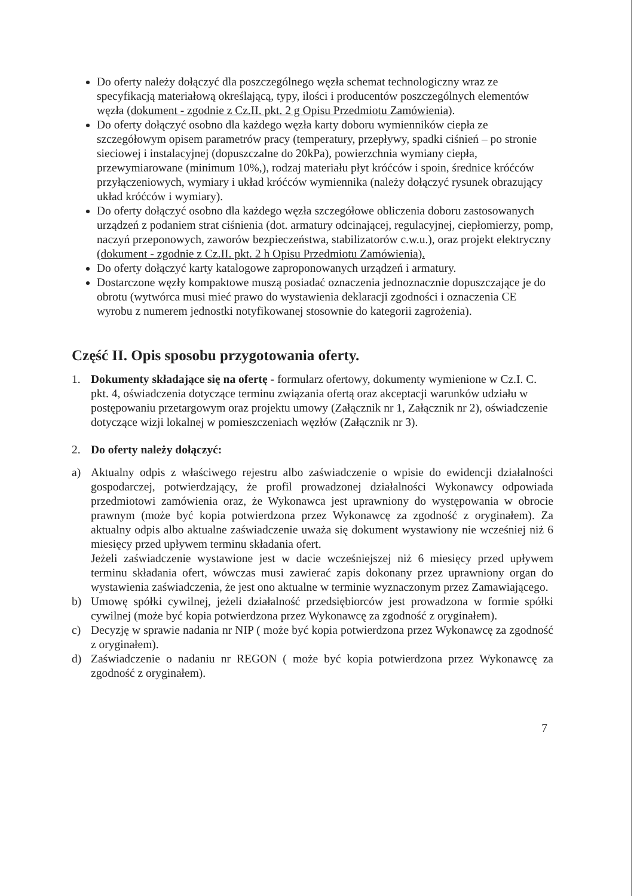Do oferty należy dołączyć dla poszczególnego węzła schemat technologiczny wraz ze specyfikacją materiałową określającą, typy, ilości i producentów poszczególnych elementów węzła (dokument - zgodnie z Cz.II. pkt. 2 g Opisu Przedmiotu Zamówienia).
Do oferty dołączyć osobno dla każdego węzła karty doboru wymienników ciepła ze szczegółowym opisem parametrów pracy (temperatury, przepływy, spadki ciśnień – po stronie sieciowej i instalacyjnej (dopuszczalne do 20kPa), powierzchnia wymiany ciepła, przewymiarowane (minimum 10%,), rodzaj materiału płyt króćców i spoin, średnice króćców przyłączeniowych, wymiary i układ króćców wymiennika (należy dołączyć rysunek obrazujący układ króćców i wymiary).
Do oferty dołączyć osobno dla każdego węzła szczegółowe obliczenia doboru zastosowanych urządzeń z podaniem strat ciśnienia (dot. armatury odcinającej, regulacyjnej, ciepłomierzy, pomp, naczyń przeponowych, zaworów bezpieczeństwa, stabilizatorów c.w.u.), oraz projekt elektryczny (dokument - zgodnie z Cz.II. pkt. 2 h Opisu Przedmiotu Zamówienia).
Do oferty dołączyć karty katalogowe zaproponowanych urządzeń i armatury.
Dostarczone węzły kompaktowe muszą posiadać oznaczenia jednoznacznie dopuszczające je do obrotu (wytwórca musi mieć prawo do wystawienia deklaracji zgodności i oznaczenia CE wyrobu z numerem jednostki notyfikowanej stosownie do kategorii zagrożenia).
Część II. Opis sposobu przygotowania oferty.
1. Dokumenty składające się na ofertę - formularz ofertowy, dokumenty wymienione w Cz.I. C. pkt. 4, oświadczenia dotyczące terminu związania ofertą oraz akceptacji warunków udziału w postępowaniu przetargowym oraz projektu umowy (Załącznik nr 1, Załącznik nr 2), oświadczenie dotyczące wizji lokalnej w pomieszczeniach węzłów (Załącznik nr 3).
2. Do oferty należy dołączyć:
a) Aktualny odpis z właściwego rejestru albo zaświadczenie o wpisie do ewidencji działalności gospodarczej, potwierdzający, że profil prowadzonej działalności Wykonawcy odpowiada przedmiotowi zamówienia oraz, że Wykonawca jest uprawniony do występowania w obrocie prawnym (może być kopia potwierdzona przez Wykonawcę za zgodność z oryginałem). Za aktualny odpis albo aktualne zaświadczenie uważa się dokument wystawiony nie wcześniej niż 6 miesięcy przed upływem terminu składania ofert.
Jeżeli zaświadczenie wystawione jest w dacie wcześniejszej niż 6 miesięcy przed upływem terminu składania ofert, wówczas musi zawierać zapis dokonany przez uprawniony organ do wystawienia zaświadczenia, że jest ono aktualne w terminie wyznaczonym przez Zamawiającego.
b) Umowę spółki cywilnej, jeżeli działalność przedsiębiorców jest prowadzona w formie spółki cywilnej (może być kopia potwierdzona przez Wykonawcę za zgodność z oryginałem).
c) Decyzję w sprawie nadania nr NIP ( może być kopia potwierdzona przez Wykonawcę za zgodność z oryginałem).
d) Zaświadczenie o nadaniu nr REGON ( może być kopia potwierdzona przez Wykonawcę za zgodność z oryginałem).
7